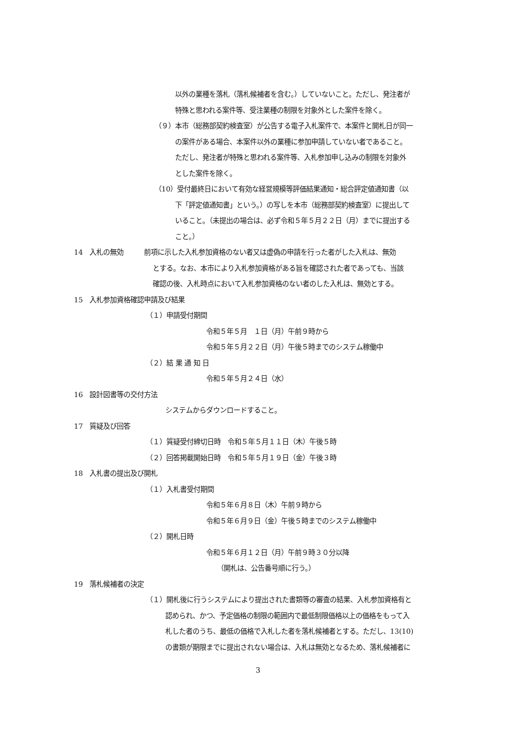以外の業種を落札（落札候補者を含む。）していないこと。ただし、発注者が
特殊と思われる案件等、受注業種の制限を対象外とした案件を除く。
（９）本市（総務部契約検査室）が公告する電子入札案件で、本案件と開札日が同一
の案件がある場合、本案件以外の業種に参加申請していない者であること。
ただし、発注者が特殊と思われる案件等、入札参加申し込みの制限を対象外
とした案件を除く。
（10）受付最終日において有効な経営規模等評価結果通知・総合評定値通知書（以
下「評定値通知書」という。）の写しを本市（総務部契約検査室）に提出して
いること。（未提出の場合は、必ず令和５年５月２２日（月）までに提出する
こと。）
14　入札の無効　　　前項に示した入札参加資格のない者又は虚偽の申請を行った者がした入札は、無効
とする。なお、本市により入札参加資格がある旨を確認された者であっても、当該
確認の後、入札時点において入札参加資格のない者のした入札は、無効とする。
15　入札参加資格確認申請及び結果
（１）申請受付期間
令和５年５月　１日（月）午前９時から
令和５年５月２２日（月）午後５時までのシステム稼働中
（２）結 果 通 知 日
令和５年５月２４日（水）
16　設計図書等の交付方法
システムからダウンロードすること。
17　質疑及び回答
（１）質疑受付締切日時　令和５年５月１１日（木）午後５時
（２）回答掲載開始日時　令和５年５月１９日（金）午後３時
18　入札書の提出及び開札
（１）入札書受付期間
令和５年６月８日（木）午前９時から
令和５年６月９日（金）午後５時までのシステム稼働中
（２）開札日時
令和５年６月１２日（月）午前９時３０分以降
（開札は、公告番号順に行う。）
19　落札候補者の決定
（１）開札後に行うシステムにより提出された書類等の審査の結果、入札参加資格有と
認められ、かつ、予定価格の制限の範囲内で最低制限価格以上の価格をもって入
札した者のうち、最低の価格で入札した者を落札候補者とする。ただし、13(10)
の書類が期限までに提出されない場合は、入札は無効となるため、落札候補者に
3